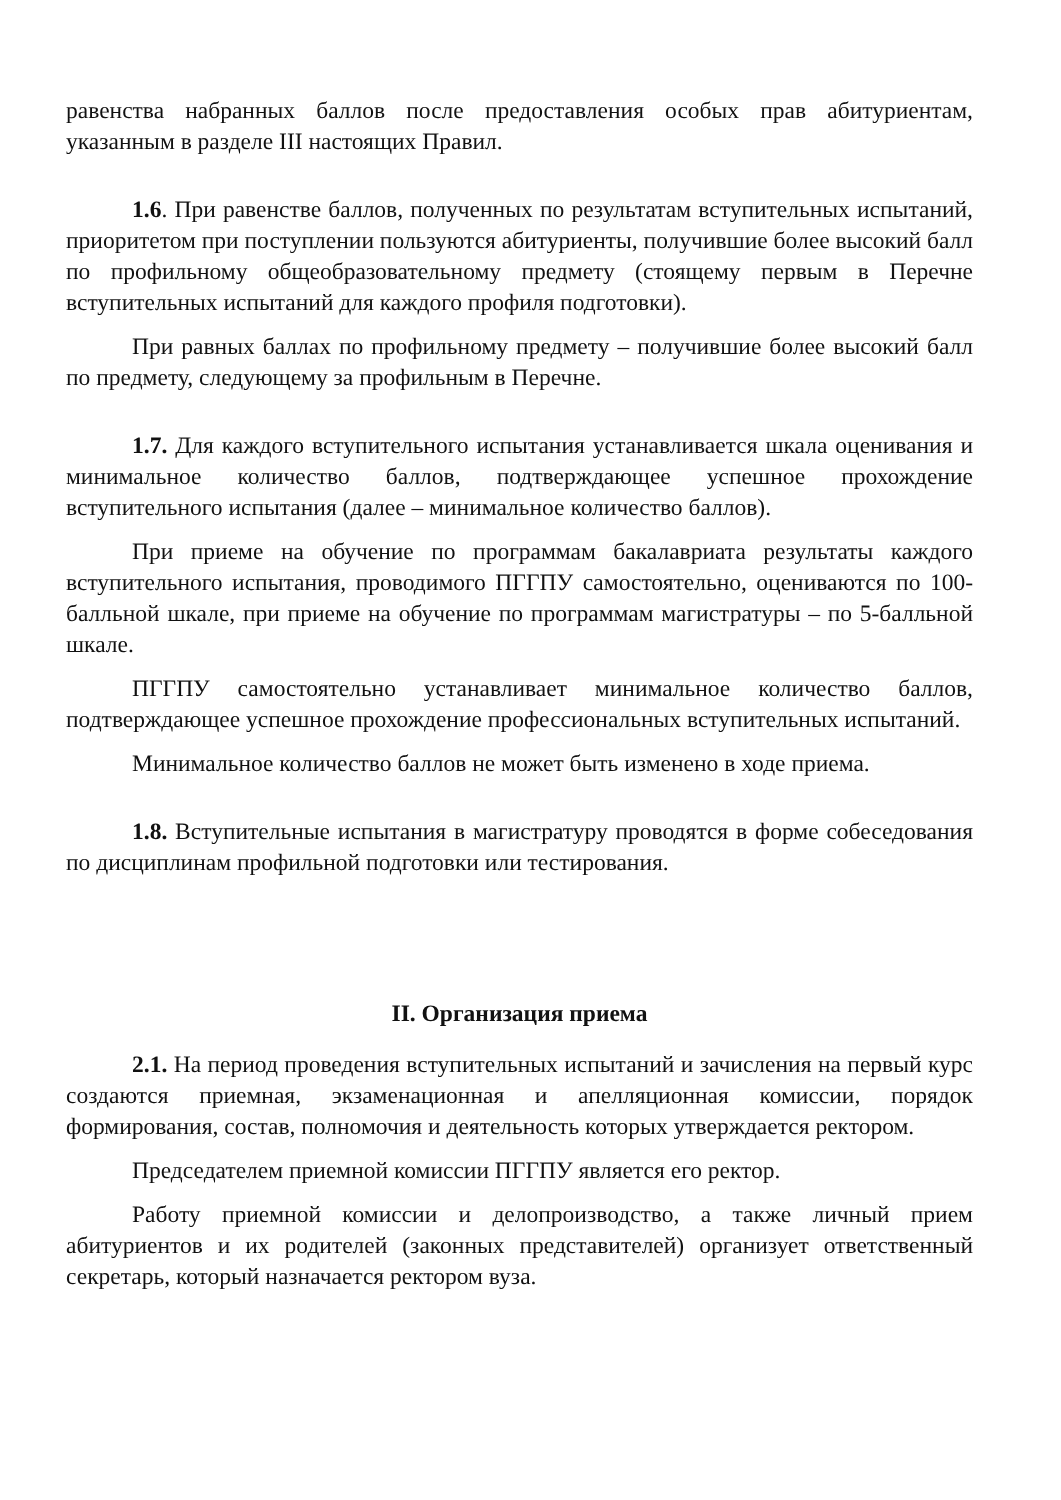равенства набранных баллов после предоставления особых прав абитуриентам, указанным в разделе III настоящих Правил.
1.6. При равенстве баллов, полученных по результатам вступительных испытаний, приоритетом при поступлении пользуются абитуриенты, получившие более высокий балл по профильному общеобразовательному предмету (стоящему первым в Перечне вступительных испытаний для каждого профиля подготовки).
При равных баллах по профильному предмету – получившие более высокий балл по предмету, следующему за профильным в Перечне.
1.7. Для каждого вступительного испытания устанавливается шкала оценивания и минимальное количество баллов, подтверждающее успешное прохождение вступительного испытания (далее – минимальное количество баллов).
При приеме на обучение по программам бакалавриата результаты каждого вступительного испытания, проводимого ПГГПУ самостоятельно, оцениваются по 100-балльной шкале, при приеме на обучение по программам магистратуры – по 5-балльной шкале.
ПГГПУ самостоятельно устанавливает минимальное количество баллов, подтверждающее успешное прохождение профессиональных вступительных испытаний.
Минимальное количество баллов не может быть изменено в ходе приема.
1.8. Вступительные испытания в магистратуру проводятся в форме собеседования по дисциплинам профильной подготовки или тестирования.
II. Организация приема
2.1. На период проведения вступительных испытаний и зачисления на первый курс создаются приемная, экзаменационная и апелляционная комиссии, порядок формирования, состав, полномочия и деятельность которых утверждается ректором.
Председателем приемной комиссии ПГГПУ является его ректор.
Работу приемной комиссии и делопроизводство, а также личный прием абитуриентов и их родителей (законных представителей) организует ответственный секретарь, который назначается ректором вуза.